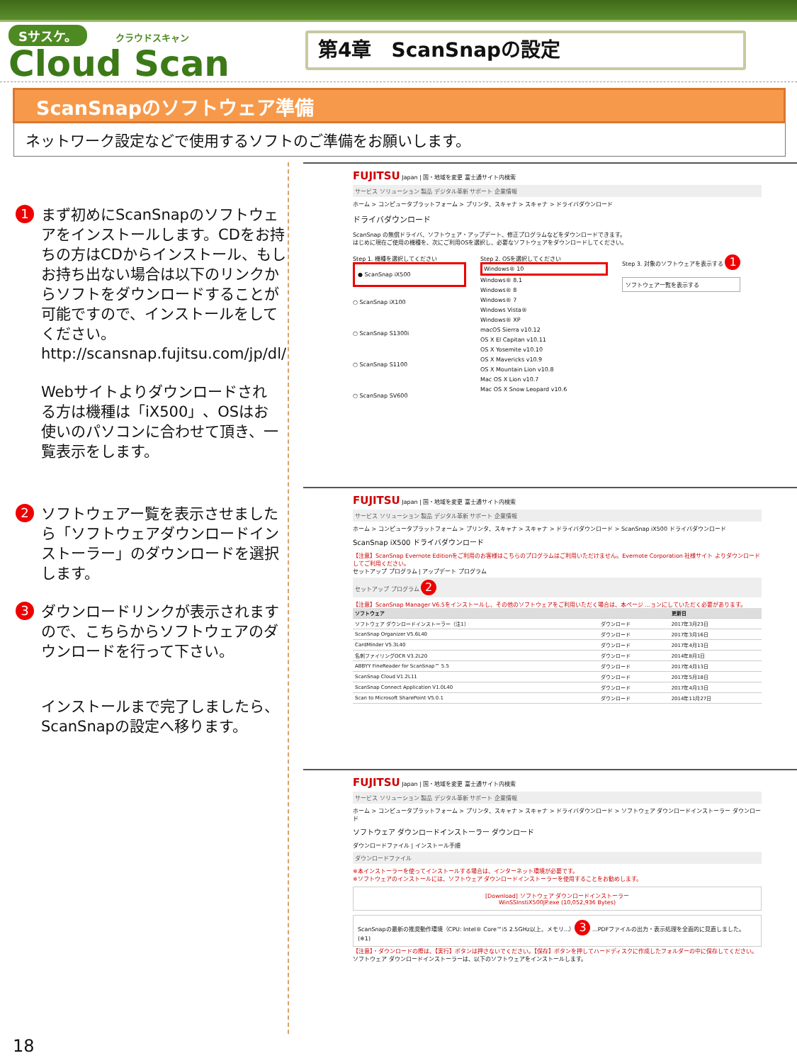Sサスケ。 クラウドスキャン
Cloud Scan
第4章　ScanSnapの設定
ScanSnapのソフトウェア準備
ネットワーク設定などで使用するソフトのご準備をお願いします。
1 まず初めにScanSnapのソフトウェアをインストールします。CDをお持ちの方はCDからインストール、もしお持ち出ない場合は以下のリンクからソフトをダウンロードすることが可能ですので、インストールをしてください。
http://scansnap.fujitsu.com/jp/dl/
Webサイトよりダウンロードされる方は機種は「iX500」、OSはお使いのパソコンに合わせて頂き、一覧表示をします。
2 ソフトウェアー覧を表示させましたら「ソフトウェアダウンロードインストーラー」のダウンロードを選択します。
3 ダウンロードリンクが表示されますので、こちらからソフトウェアのダウンロードを行って下さい。
インストールまで完了しましたら、ScanSnapの設定へ移ります。
FUJITSU Japan | 国・地域を変更 富士通サイト内検索
サービス ソリューション 製品 デジタル革新 サポート 企業情報
ホーム > コンピュータプラットフォーム > プリンタ、スキャナ > スキャナ > ドライバダウンロード
ドライバダウンロード
ScanSnap の無償ドライバ、ソフトウェア・アップデート、修正プログラムなどをダウンロードできます。
はじめに現在ご使用の機種を、次にご利用OSを選択し、必要なソフトウェアをダウンロードしてください。
Step 1. 機種を選択してください
● ScanSnap iX500
○ ScanSnap iX100
○ ScanSnap S1300i
○ ScanSnap S1100
○ ScanSnap SV600
Step 2. OSを選択してください
Windows® 10
Windows® 8.1
Windows® 8
Windows® 7
Windows Vista®
Windows® XP
macOS Sierra v10.12
OS X El Capitan v10.11
OS X Yosemite v10.10
OS X Mavericks v10.9
OS X Mountain Lion v10.8
Mac OS X Lion v10.7
Mac OS X Snow Leopard v10.6
Step 3. 対象のソフトウェアを表示する 1
ソフトウェア一覧を表示する
FUJITSU Japan | 国・地域を変更 富士通サイト内検索
サービス ソリューション 製品 デジタル革新 サポート 企業情報
ホーム > コンピュータプラットフォーム > プリンタ、スキャナ > スキャナ > ドライバダウンロード > ScanSnap iX500 ドライバダウンロード
ScanSnap iX500 ドライバダウンロード
【注意】ScanSnap Evernote Editionをご利用のお客様はこちらのプログラムはご利用いただけません。Evernote Corporation 社様サイト よりダウンロードしてご利用ください。
セットアップ プログラム | アップデート プログラム
セットアップ プログラム 2
【注意】ScanSnap Manager V6.5をインストールし、その他のソフトウェアをご利用いただく場合は、本ページ ...ョンにしていただく必要があります。
| ソフトウェア | | 更新日 |
| --- | --- | --- |
| ソフトウェア ダウンロードインストーラー（注1） | ダウンロード | 2017年3月23日 |
| ScanSnap Organizer V5.6L40 | ダウンロード | 2017年3月16日 |
| CardMinder V5.3L40 | ダウンロード | 2017年4月13日 |
| 名刺ファイリングOCR V3.2L20 | ダウンロード | 2014年8月1日 |
| ABBYY FineReader for ScanSnap™ 5.5 | ダウンロード | 2017年4月13日 |
| ScanSnap Cloud V1.2L11 | ダウンロード | 2017年5月18日 |
| ScanSnap Connect Application V1.0L40 | ダウンロード | 2017年4月13日 |
| Scan to Microsoft SharePoint V5.0.1 | ダウンロード | 2014年11月27日 |
FUJITSU Japan | 国・地域を変更 富士通サイト内検索
サービス ソリューション 製品 デジタル革新 サポート 企業情報
ホーム > コンピュータプラットフォーム > プリンタ、スキャナ > スキャナ > ドライバダウンロード > ソフトウェア ダウンロードインストーラー ダウンロード
ソフトウェア ダウンロードインストーラー ダウンロード
ダウンロードファイル | インストール手順
ダウンロードファイル
※本インストーラーを使ってインストールする場合は、インターネット環境が必要です。
※ソフトウェアのインストールには、ソフトウェア ダウンロードインストーラーを使用することをお勧めします。
[Download] ソフトウェア ダウンロードインストーラー
WinSSInstiX500JP.exe (10,052,936 Bytes)
ScanSnapの最新の推奨動作環境（CPU: Intel® Core™i5 2.5GHz以上、メモリ...） 3 ...PDFファイルの出力・表示処理を全面的に見直しました。(※1)
【注意】・ダウンロードの際は、【実行】ボタンは押さないでください。【保存】ボタンを押してハードディスクに作成したフォルダーの中に保存してください。
ソフトウェア ダウンロードインストーラーは、以下のソフトウェアをインストールします。
18